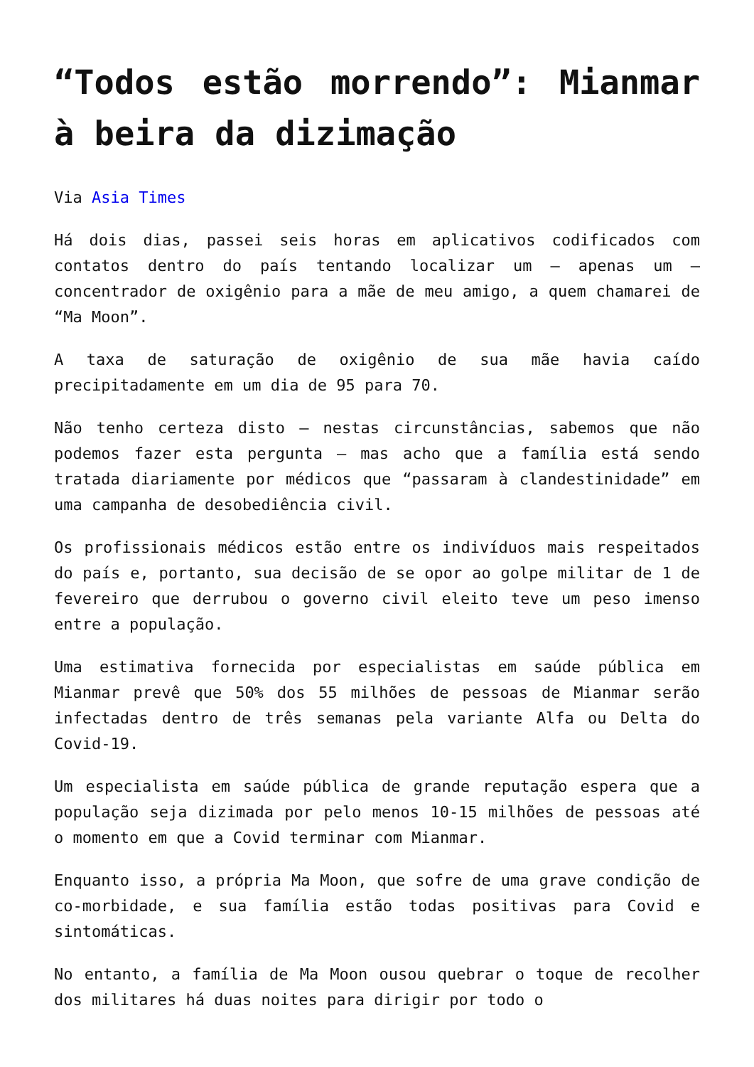“Todos estão morrendo”: Mianmar à beira da dizimação
Via Asia Times
Há dois dias, passei seis horas em aplicativos codificados com contatos dentro do país tentando localizar um – apenas um – concentrador de oxigênio para a mãe de meu amigo, a quem chamarei de “Ma Moon”.
A taxa de saturação de oxigênio de sua mãe havia caído precipitadamente em um dia de 95 para 70.
Não tenho certeza disto – nestas circunstâncias, sabemos que não podemos fazer esta pergunta – mas acho que a família está sendo tratada diariamente por médicos que “passaram à clandestinidade” em uma campanha de desobediência civil.
Os profissionais médicos estão entre os indivíduos mais respeitados do país e, portanto, sua decisão de se opor ao golpe militar de 1 de fevereiro que derrubou o governo civil eleito teve um peso imenso entre a população.
Uma estimativa fornecida por especialistas em saúde pública em Mianmar prevê que 50% dos 55 milhões de pessoas de Mianmar serão infectadas dentro de três semanas pela variante Alfa ou Delta do Covid-19.
Um especialista em saúde pública de grande reputação espera que a população seja dizimada por pelo menos 10-15 milhões de pessoas até o momento em que a Covid terminar com Mianmar.
Enquanto isso, a própria Ma Moon, que sofre de uma grave condição de co-morbidade, e sua família estão todas positivas para Covid e sintomáticas.
No entanto, a família de Ma Moon ousou quebrar o toque de recolher dos militares há duas noites para dirigir por todo o